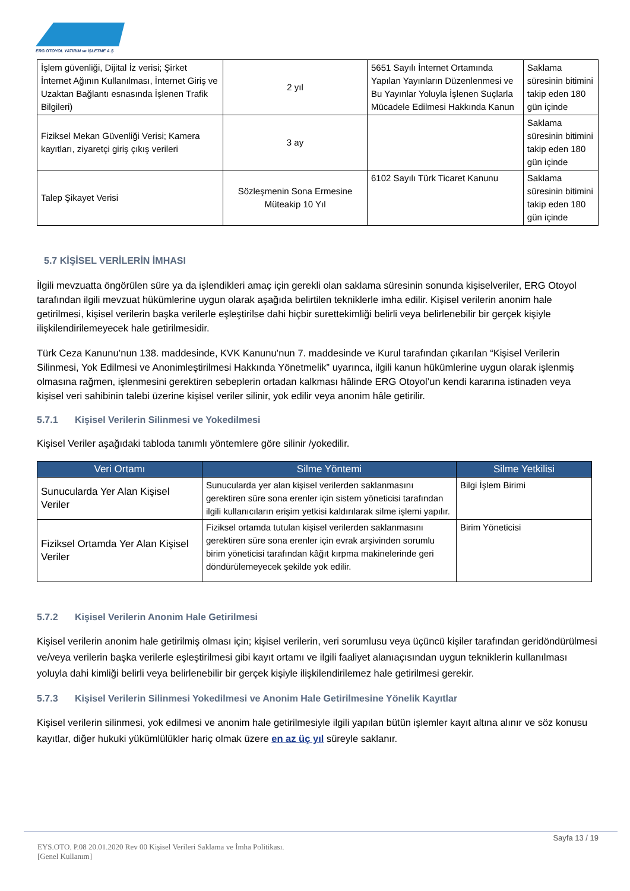ERG OTOYOL YATIRIM ve İŞLETME A.Ş
| İşlem güvenliği, Dijital İz verisi; Şirket İnternet Ağının Kullanılması, İnternet Giriş ve Uzaktan Bağlantı esnasında İşlenen Trafik Bilgileri) | 2 yıl | 5651 Sayılı İnternet Ortamında Yapılan Yayınların Düzenlenmesi ve Bu Yayınlar Yoluyla İşlenen Suçlarla Mücadele Edilmesi Hakkında Kanun | Saklama süresinin bitimini takip eden 180 gün içinde |
| Fiziksel Mekan Güvenliği Verisi; Kamera kayıtları, ziyaretçi giriş çıkış verileri | 3 ay | | Saklama süresinin bitimini takip eden 180 gün içinde |
| Talep Şikayet Verisi | Sözleşmenin Sona Ermesine Müteakip 10 Yıl | 6102 Sayılı Türk Ticaret Kanunu | Saklama süresinin bitimini takip eden 180 gün içinde |
5.7 KİŞİSEL VERİLERİN İMHASI
İlgili mevzuatta öngörülen süre ya da işlendikleri amaç için gerekli olan saklama süresinin sonunda kişiselveriler, ERG Otoyol tarafından ilgili mevzuat hükümlerine uygun olarak aşağıda belirtilen tekniklerle imha edilir. Kişisel verilerin anonim hale getirilmesi, kişisel verilerin başka verilerle eşleştirilse dahi hiçbir surettekimliği belirli veya belirlenebilir bir gerçek kişiyle ilişkilendirilemeyecek hale getirilmesidir.
Türk Ceza Kanunu’nun 138. maddesinde, KVK Kanunu’nun 7. maddesinde ve Kurul tarafından çıkarılan “Kişisel Verilerin Silinmesi, Yok Edilmesi ve Anonimleştirilmesi Hakkında Yönetmelik” uyarınca, ilgili kanun hükümlerine uygun olarak işlenmiş olmasına rağmen, işlenmesini gerektiren sebeplerin ortadan kalkması hâlinde ERG Otoyol’un kendi kararına istinaden veya kişisel veri sahibinin talebi üzerine kişisel veriler silinir, yok edilir veya anonim hâle getirilir.
5.7.1 Kişisel Verilerin Silinmesi ve Yokedilmesi
Kişisel Veriler aşağıdaki tabloda tanımlı yöntemlere göre silinir /yokedilir.
| Veri Ortamı | Silme Yöntemi | Silme Yetkilisi |
| --- | --- | --- |
| Sunucularda Yer Alan Kişisel Veriler | Sunucularda yer alan kişisel verilerden saklanmasını gerektiren süre sona erenler için sistem yöneticisi tarafından ilgili kullanıcıların erişim yetkisi kaldırılarak silme işlemi yapılır. | Bilgi İşlem Birimi |
| Fiziksel Ortamda Yer Alan Kişisel Veriler | Fiziksel ortamda tutulan kişisel verilerden saklanmasını gerektiren süre sona erenler için evrak arşivinden sorumlu birim yöneticisi tarafından kâğıt kırpma makinelerinde geri döndürülemeyecek şekilde yok edilir. | Birim Yöneticisi |
5.7.2 Kişisel Verilerin Anonim Hale Getirilmesi
Kişisel verilerin anonim hale getirilmiş olması için; kişisel verilerin, veri sorumlusu veya üçüncü kişiler tarafından geridöndürülmesi ve/veya verilerin başka verilerle eşleştirilmesi gibi kayıt ortamı ve ilgili faaliyet alanıaçısından uygun tekniklerin kullanılması yoluyla dahi kimliği belirli veya belirlenebilir bir gerçek kişiyle ilişkilendirilemez hale getirilmesi gerekir.
5.7.3 Kişisel Verilerin Silinmesi Yokedilmesi ve Anonim Hale Getirilmesine Yönelik Kayıtlar
Kişisel verilerin silinmesi, yok edilmesi ve anonim hale getirilmesiyle ilgili yapılan bütün işlemler kayıt altına alınır ve söz konusu kayıtlar, diğer hukuki yükümlülükler hariç olmak üzere en az üç yıl süreyle saklanır.
Sayfa 13 / 19
EYS.OTO. P.08 20.01.2020 Rev 00 Kişisel Verileri Saklama ve İmha Politikası.
[Genel Kullanım]